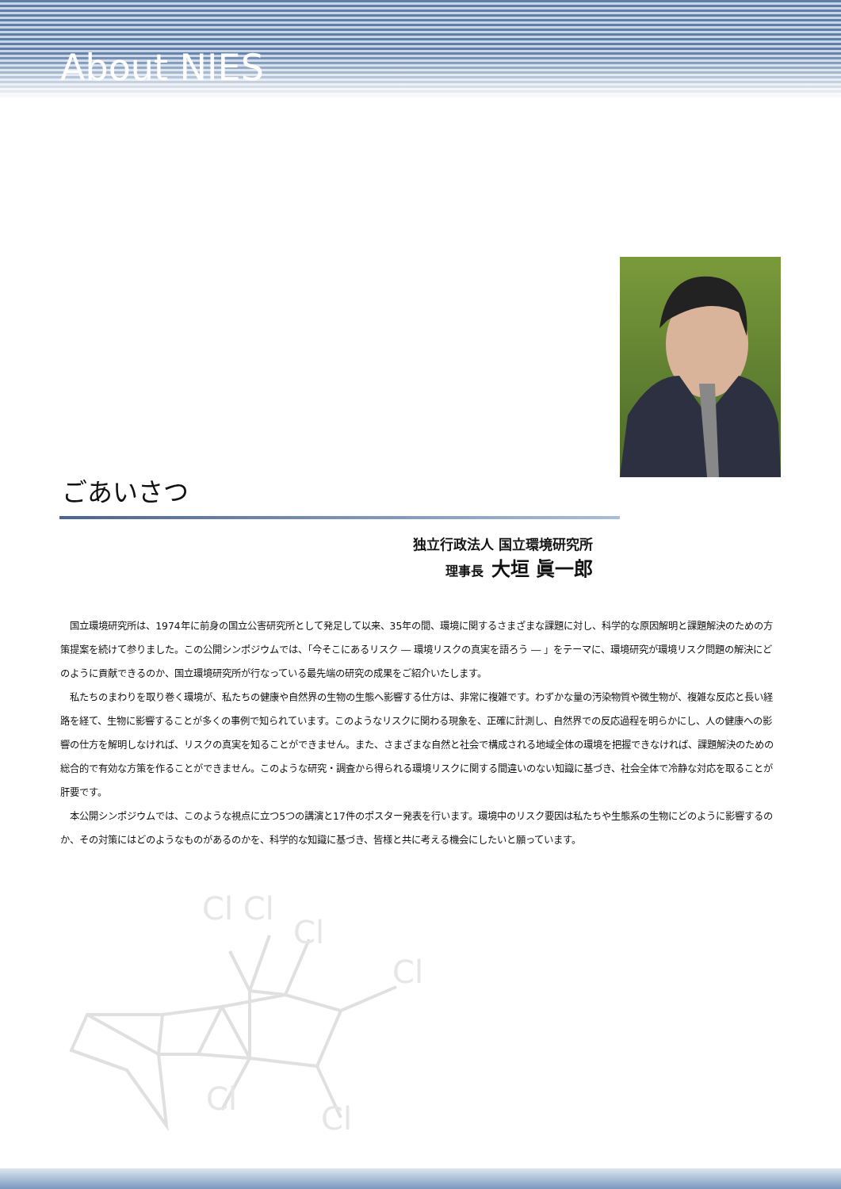About NIES
ごあいさつ
独立行政法人 国立環境研究所
理事長 大垣 眞一郎
国立環境研究所は、1974年に前身の国立公害研究所として発足して以来、35年の間、環境に関するさまざまな課題に対し、科学的な原因解明と課題解決のための方策提案を続けて参りました。この公開シンポジウムでは、「今そこにあるリスク ― 環境リスクの真実を語ろう ― 」をテーマに、環境研究が環境リスク問題の解決にどのように貢献できるのか、国立環境研究所が行なっている最先端の研究の成果をご紹介いたします。
私たちのまわりを取り巻く環境が、私たちの健康や自然界の生物の生態へ影響する仕方は、非常に複雑です。わずかな量の汚染物質や微生物が、複雑な反応と長い経路を経て、生物に影響することが多くの事例で知られています。このようなリスクに関わる現象を、正確に計測し、自然界での反応過程を明らかにし、人の健康への影響の仕方を解明しなければ、リスクの真実を知ることができません。また、さまざまな自然と社会で構成される地域全体の環境を把握できなければ、課題解決のための総合的で有効な方策を作ることができません。このような研究・調査から得られる環境リスクに関する間違いのない知識に基づき、社会全体で冷静な対応を取ることが肝要です。
本公開シンポジウムでは、このような視点に立つ5つの講演と17件のポスター発表を行います。環境中のリスク要因は私たちや生態系の生物にどのように影響するのか、その対策にはどのようなものがあるのかを、科学的な知識に基づき、皆様と共に考える機会にしたいと願っています。
Cl Cl
Cl
Cl
Cl
Cl